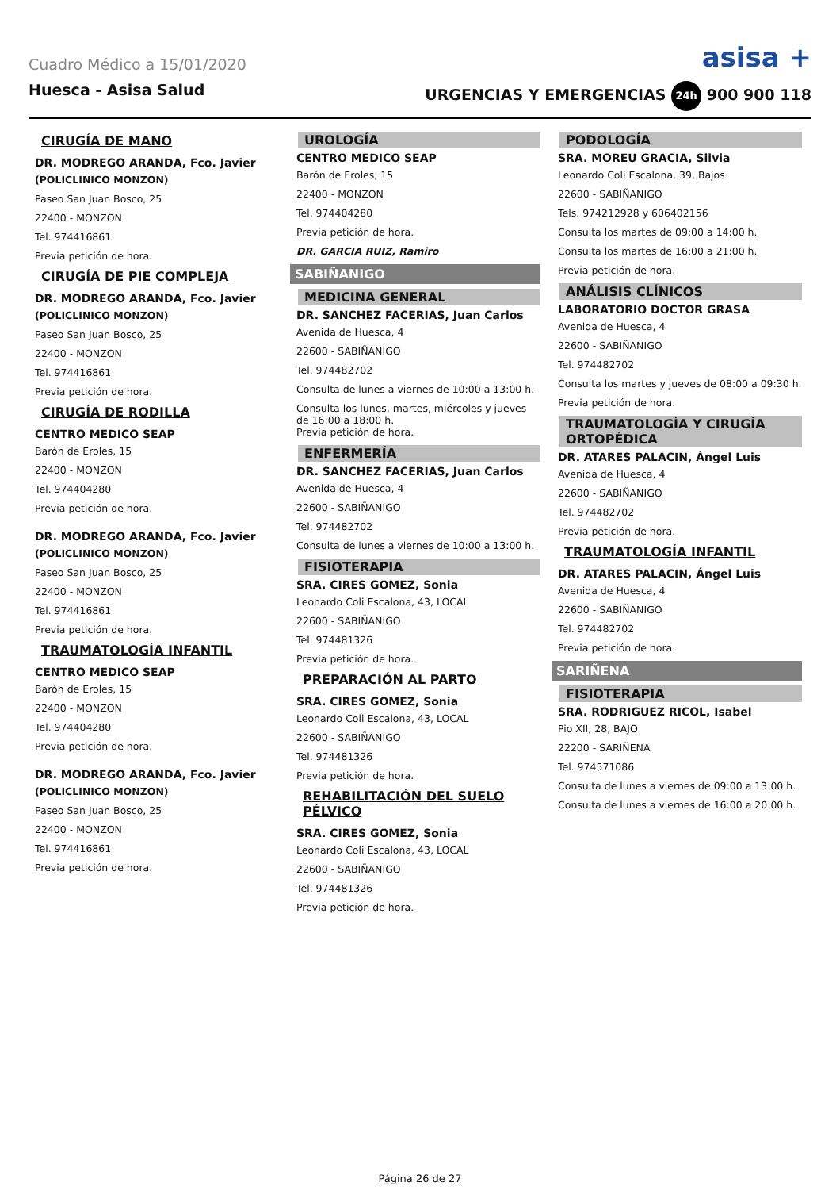Cuadro Médico a 15/01/2020 asisa +
Huesca - Asisa Salud URGENCIAS Y EMERGENCIAS 24h 900 900 118
CIRUGÍA DE MANO
DR. MODREGO ARANDA, Fco. Javier
(POLICLINICO MONZON)
Paseo San Juan Bosco, 25
22400 - MONZON
Tel. 974416861
Previa petición de hora.
CIRUGÍA DE PIE COMPLEJA
DR. MODREGO ARANDA, Fco. Javier
(POLICLINICO MONZON)
Paseo San Juan Bosco, 25
22400 - MONZON
Tel. 974416861
Previa petición de hora.
CIRUGÍA DE RODILLA
CENTRO MEDICO SEAP
Barón de Eroles, 15
22400 - MONZON
Tel. 974404280
Previa petición de hora.
DR. MODREGO ARANDA, Fco. Javier
(POLICLINICO MONZON)
Paseo San Juan Bosco, 25
22400 - MONZON
Tel. 974416861
Previa petición de hora.
TRAUMATOLOGÍA INFANTIL
CENTRO MEDICO SEAP
Barón de Eroles, 15
22400 - MONZON
Tel. 974404280
Previa petición de hora.
DR. MODREGO ARANDA, Fco. Javier
(POLICLINICO MONZON)
Paseo San Juan Bosco, 25
22400 - MONZON
Tel. 974416861
Previa petición de hora.
UROLOGÍA
CENTRO MEDICO SEAP
Barón de Eroles, 15
22400 - MONZON
Tel. 974404280
Previa petición de hora.
DR. GARCIA RUIZ, Ramiro
SABIÑANIGO
MEDICINA GENERAL
DR. SANCHEZ FACERIAS, Juan Carlos
Avenida de Huesca, 4
22600 - SABIÑANIGO
Tel. 974482702
Consulta de lunes a viernes de 10:00 a 13:00 h.
Consulta los lunes, martes, miércoles y jueves de 16:00 a 18:00 h.
Previa petición de hora.
ENFERMERÍA
DR. SANCHEZ FACERIAS, Juan Carlos
Avenida de Huesca, 4
22600 - SABIÑANIGO
Tel. 974482702
Consulta de lunes a viernes de 10:00 a 13:00 h.
FISIOTERAPIA
SRA. CIRES GOMEZ, Sonia
Leonardo Coli Escalona, 43, LOCAL
22600 - SABIÑANIGO
Tel. 974481326
Previa petición de hora.
PREPARACIÓN AL PARTO
SRA. CIRES GOMEZ, Sonia
Leonardo Coli Escalona, 43, LOCAL
22600 - SABIÑANIGO
Tel. 974481326
Previa petición de hora.
REHABILITACIÓN DEL SUELO PÉLVICO
SRA. CIRES GOMEZ, Sonia
Leonardo Coli Escalona, 43, LOCAL
22600 - SABIÑANIGO
Tel. 974481326
Previa petición de hora.
PODOLOGÍA
SRA. MOREU GRACIA, Silvia
Leonardo Coli Escalona, 39, Bajos
22600 - SABIÑANIGO
Tels. 974212928 y 606402156
Consulta los martes de 09:00 a 14:00 h.
Consulta los martes de 16:00 a 21:00 h.
Previa petición de hora.
ANÁLISIS CLÍNICOS
LABORATORIO DOCTOR GRASA
Avenida de Huesca, 4
22600 - SABIÑANIGO
Tel. 974482702
Consulta los martes y jueves de 08:00 a 09:30 h.
Previa petición de hora.
TRAUMATOLOGÍA Y CIRUGÍA ORTOPÉDICA
DR. ATARES PALACIN, Ángel Luis
Avenida de Huesca, 4
22600 - SABIÑANIGO
Tel. 974482702
Previa petición de hora.
TRAUMATOLOGÍA INFANTIL
DR. ATARES PALACIN, Ángel Luis
Avenida de Huesca, 4
22600 - SABIÑANIGO
Tel. 974482702
Previa petición de hora.
SARIÑENA
FISIOTERAPIA
SRA. RODRIGUEZ RICOL, Isabel
Pio XII, 28, BAJO
22200 - SARIÑENA
Tel. 974571086
Consulta de lunes a viernes de 09:00 a 13:00 h.
Consulta de lunes a viernes de 16:00 a 20:00 h.
Página 26 de 27